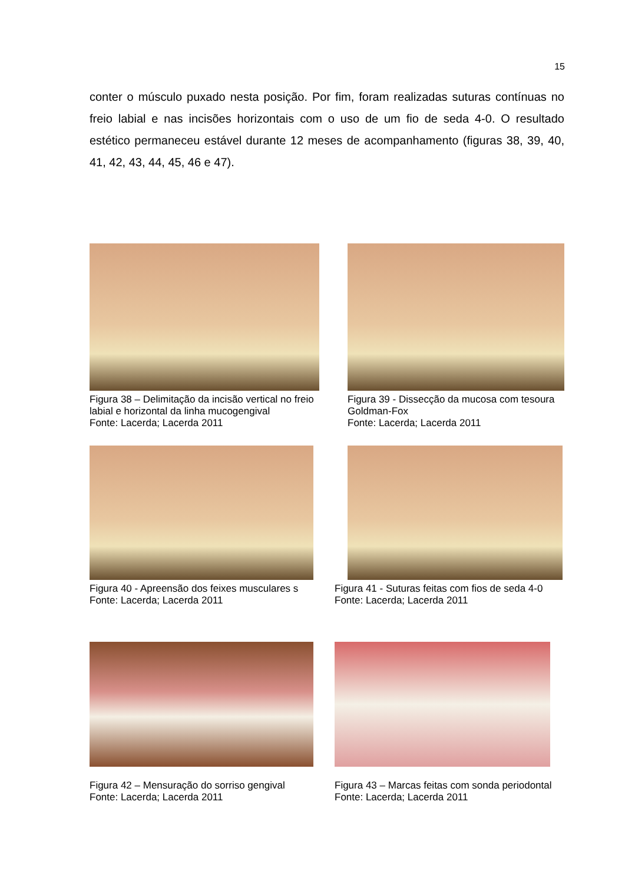15
conter o músculo puxado nesta posição. Por fim, foram realizadas suturas contínuas no freio labial e nas incisões horizontais com o uso de um fio de seda 4-0. O resultado estético permaneceu estável durante 12 meses de acompanhamento (figuras 38, 39, 40, 41, 42, 43, 44, 45, 46 e 47).
Figura 38 – Delimitação da incisão vertical no freio labial e horizontal da linha mucogengival
Fonte: Lacerda; Lacerda 2011
Figura 39 - Dissecção da mucosa com tesoura Goldman-Fox
Fonte: Lacerda; Lacerda 2011
Figura 40 - Apreensão dos feixes musculares s
Fonte: Lacerda; Lacerda 2011
Figura 41 - Suturas feitas com fios de seda 4-0
Fonte: Lacerda; Lacerda 2011
Figura 42 – Mensuração do sorriso gengival
Fonte: Lacerda; Lacerda 2011
Figura 43 – Marcas feitas com sonda periodontal
Fonte: Lacerda; Lacerda 2011